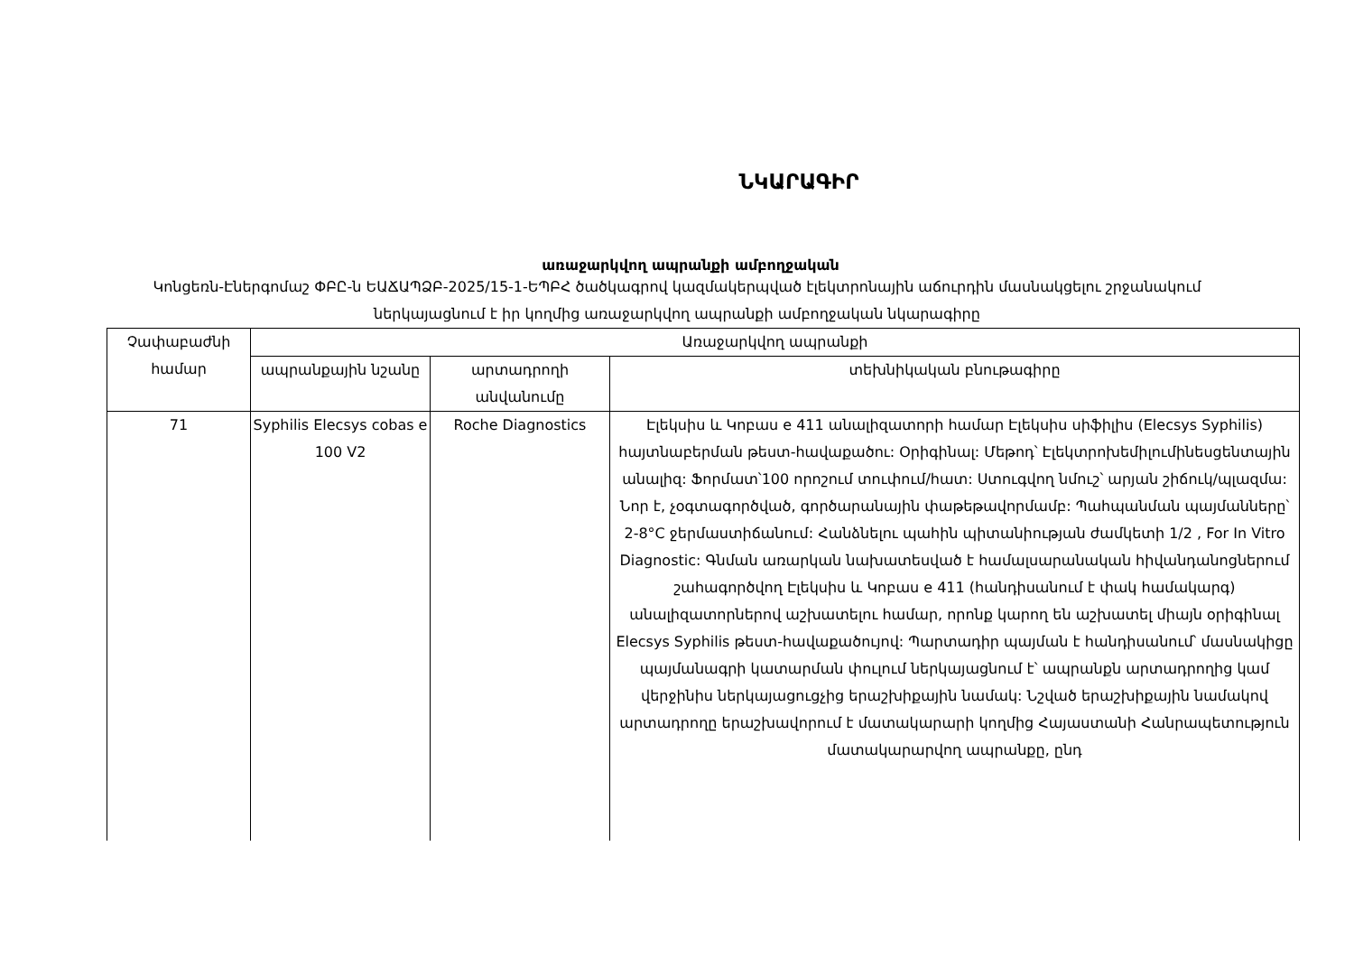ՆԿԱՐԱԳԻՐ
առաջարկվող ապրանքի ամբողջական
Կոնցեռն-Էներգոմաշ ՓԲԸ-ն ԵԱՃԱՊՁԲ-2025/15-1-ԵՊԲՀ ծածկագրով կազմակերպված էլեկտրոնային աճուրդին մասնակցելու շրջանակում ներկայացնում է իր կողմից առաջարկվող ապրանքի ամբողջական նկարագիրը
| Չափաբաժնի համար | Առաջարկվող ապրանքի | | |
| --- | --- | --- | --- |
| | ապրանքային նշանը | արտադրողի անվանումը | տեխնիկական բնութագիրը |
| 71 | Syphilis Elecsys cobas e 100 V2 | Roche Diagnostics | Էլեկսիս և Կոբաս e 411 անալիզատորի համար Էլեկսիս սիֆիլիս (Elecsys Syphilis) հայտնաբերման թեստ-հավաքածու: Օրիգինալ: Մեթոդ՝ Էլեկտրոխեմիլումինեսցենտային անալիզ: Ֆորմատ՝100 որոշում տուփում/հատ: Ստուգվող նմուշ՝ արյան շիճուկ/պլազմա: Նոր է, չօգտագործված, գործարանային փաթեթավորմամբ: Պահպանման պայմանները՝ 2-8°C ջերմաստիճանում: Հանձնելու պահին պիտանիության ժամկետի 1/2 , For In Vitro Diagnostic: Գնման առարկան նախատեսված է համալսարանական հիվանդանոցներում շահագործվող Էլեկսիս և Կոբաս e 411 (հանդիսանում է փակ համակարգ) անալիզատորներով աշխատելու համար, որոնք կարող են աշխատել միայն օրիգինալ Elecsys Syphilis թեստ-հավաքածույով: Պարտադիր պայման է հանդիսանում՝ մասնակիցը պայմանագրի կատարման փուլում ներկայացնում է՝ ապրանքն արտադրողից կամ վերջինիս ներկայացուցչից երաշխիքային նամակ: Նշված երաշխիքային նամակով արտադրողը երաշխավորում է մատակարարի կողմից Հայաստանի Հանրապետություն մատակարարվող ապրանքը, ընդ |